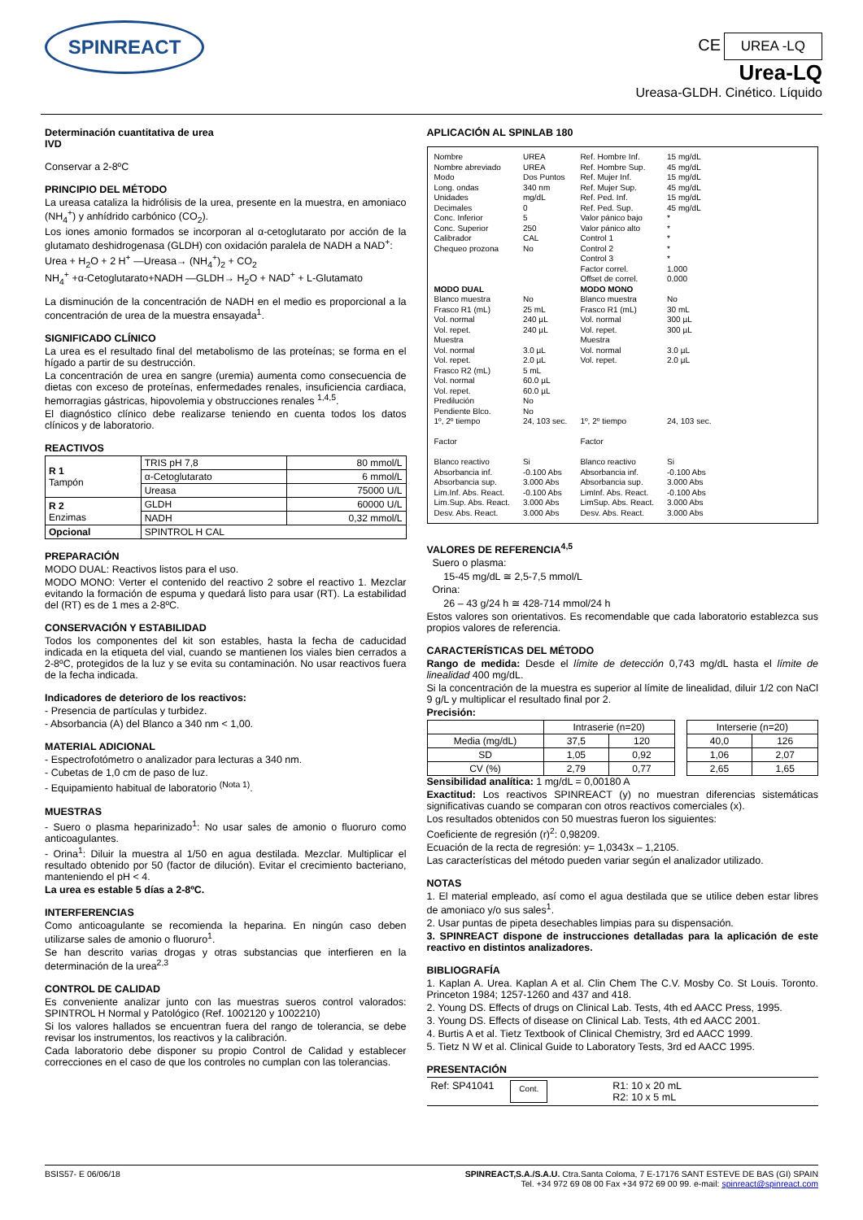SPINREACT
CE UREA -LQ
Urea-LQ
Ureasa-GLDH. Cinético. Líquido
Determinación cuantitativa de urea
IVD
Conservar a 2-8ºC
PRINCIPIO DEL MÉTODO
La ureasa cataliza la hidrólisis de la urea, presente en la muestra, en amoniaco (NH<sub>4</sub><sup>+</sup>) y anhídrido carbónico (CO<sub>2</sub>).
Los iones amonio formados se incorporan al α-cetoglutarato por acción de la glutamato deshidrogenasa (GLDH) con oxidación paralela de NADH a NAD<sup>+</sup>:
Urea + H<sub>2</sub>O + 2 H<sup>+</sup> —Ureasa→ (NH<sub>4</sub><sup>+</sup>)<sub>2</sub> + CO<sub>2</sub>
NH<sub>4</sub><sup>+</sup> +α-Cetoglutarato+NADH —GLDH→ H<sub>2</sub>O + NAD<sup>+</sup> + L-Glutamato
La disminución de la concentración de NADH en el medio es proporcional a la concentración de urea de la muestra ensayada<sup>1</sup>.
SIGNIFICADO CLÍNICO
La urea es el resultado final del metabolismo de las proteínas; se forma en el hígado a partir de su destrucción.
La concentración de urea en sangre (uremia) aumenta como consecuencia de dietas con exceso de proteínas, enfermedades renales, insuficiencia cardiaca, hemorragias gástricas, hipovolemia y obstrucciones renales <sup>1,4,5</sup>.
El diagnóstico clínico debe realizarse teniendo en cuenta todos los datos clínicos y de laboratorio.
REACTIVOS
| R 1 Tampón | TRIS pH 7,8 | 80 mmol/L |
| | α-Cetoglutarato | 6 mmol/L |
| | Ureasa | 75000 U/L |
| R 2 Enzimas | GLDH | 60000 U/L |
| | NADH | 0,32 mmol/L |
| Opcional | SPINTROL H CAL | |
PREPARACIÓN
MODO DUAL: Reactivos listos para el uso.
MODO MONO: Verter el contenido del reactivo 2 sobre el reactivo 1. Mezclar evitando la formación de espuma y quedará listo para usar (RT). La estabilidad del (RT) es de 1 mes a 2-8ºC.
CONSERVACIÓN Y ESTABILIDAD
Todos los componentes del kit son estables, hasta la fecha de caducidad indicada en la etiqueta del vial, cuando se mantienen los viales bien cerrados a 2-8ºC, protegidos de la luz y se evita su contaminación. No usar reactivos fuera de la fecha indicada.
Indicadores de deterioro de los reactivos:
- Presencia de partículas y turbidez.
- Absorbancia (A) del Blanco a 340 nm < 1,00.
MATERIAL ADICIONAL
- Espectrofotómetro o analizador para lecturas a 340 nm.
- Cubetas de 1,0 cm de paso de luz.
- Equipamiento habitual de laboratorio <sup>(Nota 1)</sup>.
MUESTRAS
- Suero o plasma heparinizado<sup>1</sup>: No usar sales de amonio o fluoruro como anticoagulantes.
- Orina<sup>1</sup>: Diluir la muestra al 1/50 en agua destilada. Mezclar. Multiplicar el resultado obtenido por 50 (factor de dilución). Evitar el crecimiento bacteriano, manteniendo el pH < 4.
La urea es estable 5 días a 2-8ºC.
INTERFERENCIAS
Como anticoagulante se recomienda la heparina. En ningún caso deben utilizarse sales de amonio o fluoruro<sup>1</sup>.
Se han descrito varias drogas y otras substancias que interfieren en la determinación de la urea<sup>2,3</sup>
CONTROL DE CALIDAD
Es conveniente analizar junto con las muestras sueros control valorados: SPINTROL H Normal y Patológico (Ref. 1002120 y 1002210)
Si los valores hallados se encuentran fuera del rango de tolerancia, se debe revisar los instrumentos, los reactivos y la calibración.
Cada laboratorio debe disponer su propio Control de Calidad y establecer correcciones en el caso de que los controles no cumplan con las tolerancias.
APLICACIÓN AL SPINLAB 180
| Nombre Nombre abreviado Modo Long. ondas Unidades Decimales Conc. Inferior Conc. Superior Calibrador Chequeo prozona | UREA UREA Dos Puntos 340 nm mg/dL 0 5 250 CAL No | Ref. Hombre Inf. Ref. Hombre Sup. Ref. Mujer Inf. Ref. Mujer Sup. Ref. Ped. Inf. Ref. Ped. Sup. Valor pánico bajo Valor pánico alto Control 1 Control 2 Control 3 Factor correl. Offset de correl. | 15 mg/dL 45 mg/dL 15 mg/dL 45 mg/dL 15 mg/dL 45 mg/dL * * * * * 1.000 0.000 |
| MODO DUAL | | MODO MONO | |
| Blanco muestra Frasco R1 (mL) Vol. normal Vol. repet. Muestra Vol. normal Vol. repet. Frasco R2 (mL) Vol. normal Vol. repet. Predilución Pendiente Blco. 1º, 2º tiempo Factor | No 25 mL 240 µL 240 µL 3.0 µL 2.0 µL 5 mL 60.0 µL 60.0 µL No No 24, 103 sec. | Blanco muestra Frasco R1 (mL) Vol. normal Vol. repet. Muestra Vol. normal Vol. repet. 1º, 2º tiempo Factor | No 30 mL 300 µL 300 µL 3.0 µL 2.0 µL 24, 103 sec. |
| Blanco reactivo Absorbancia inf. Absorbancia sup. Lim.Inf. Abs. React. Lim.Sup. Abs. React. Desv. Abs. React. | Si -0.100 Abs 3.000 Abs -0.100 Abs 3.000 Abs 3.000 Abs | Blanco reactivo Absorbancia inf. Absorbancia sup. LimInf. Abs. React. LimSup. Abs. React. Desv. Abs. React. | Si -0.100 Abs 3.000 Abs -0.100 Abs 3.000 Abs 3.000 Abs |
VALORES DE REFERENCIA<sup>4,5</sup>
Suero o plasma:
15-45 mg/dL ≅ 2,5-7,5 mmol/L
Orina:
26 – 43 g/24 h ≅ 428-714 mmol/24 h
Estos valores son orientativos. Es recomendable que cada laboratorio establezca sus propios valores de referencia.
CARACTERÍSTICAS DEL MÉTODO
Rango de medida: Desde el límite de detección 0,743 mg/dL hasta el límite de linealidad 400 mg/dL.
Si la concentración de la muestra es superior al límite de linealidad, diluir 1/2 con NaCl 9 g/L y multiplicar el resultado final por 2.
Precisión:
| | Intraserie (n=20) | | | Interserie (n=20) | |
| --- | --- | --- | --- | --- | --- |
| Media (mg/dL) | 37,5 | 120 | | 40,0 | 126 |
| SD | 1,05 | 0,92 | | 1,06 | 2,07 |
| CV (%) | 2,79 | 0,77 | | 2,65 | 1,65 |
Sensibilidad analítica: 1 mg/dL = 0,00180 A
Exactitud: Los reactivos SPINREACT (y) no muestran diferencias sistemáticas significativas cuando se comparan con otros reactivos comerciales (x).
Los resultados obtenidos con 50 muestras fueron los siguientes:
Coeficiente de regresión (r)<sup>2</sup>: 0,98209.
Ecuación de la recta de regresión: y= 1,0343x – 1,2105.
Las características del método pueden variar según el analizador utilizado.
NOTAS
1. El material empleado, así como el agua destilada que se utilice deben estar libres de amoniaco y/o sus sales<sup>1</sup>.
2. Usar puntas de pipeta desechables limpias para su dispensación.
3. SPINREACT dispone de instrucciones detalladas para la aplicación de este reactivo en distintos analizadores.
BIBLIOGRAFÍA
1. Kaplan A. Urea. Kaplan A et al. Clin Chem The C.V. Mosby Co. St Louis. Toronto. Princeton 1984; 1257-1260 and 437 and 418.
2. Young DS. Effects of drugs on Clinical Lab. Tests, 4th ed AACC Press, 1995.
3. Young DS. Effects of disease on Clinical Lab. Tests, 4th ed AACC 2001.
4. Burtis A et al. Tietz Textbook of Clinical Chemistry, 3rd ed AACC 1999.
5. Tietz N W et al. Clinical Guide to Laboratory Tests, 3rd ed AACC 1995.
PRESENTACIÓN
Ref: SP41041 Cont. R1: 10 x 20 mL
R2: 10 x 5 mL
BSIS57- E 06/06/18 SPINREACT,S.A./S.A.U. Ctra.Santa Coloma, 7 E-17176 SANT ESTEVE DE BAS (GI) SPAIN
Tel. +34 972 69 08 00 Fax +34 972 69 00 99. e-mail: spinreact@spinreact.com